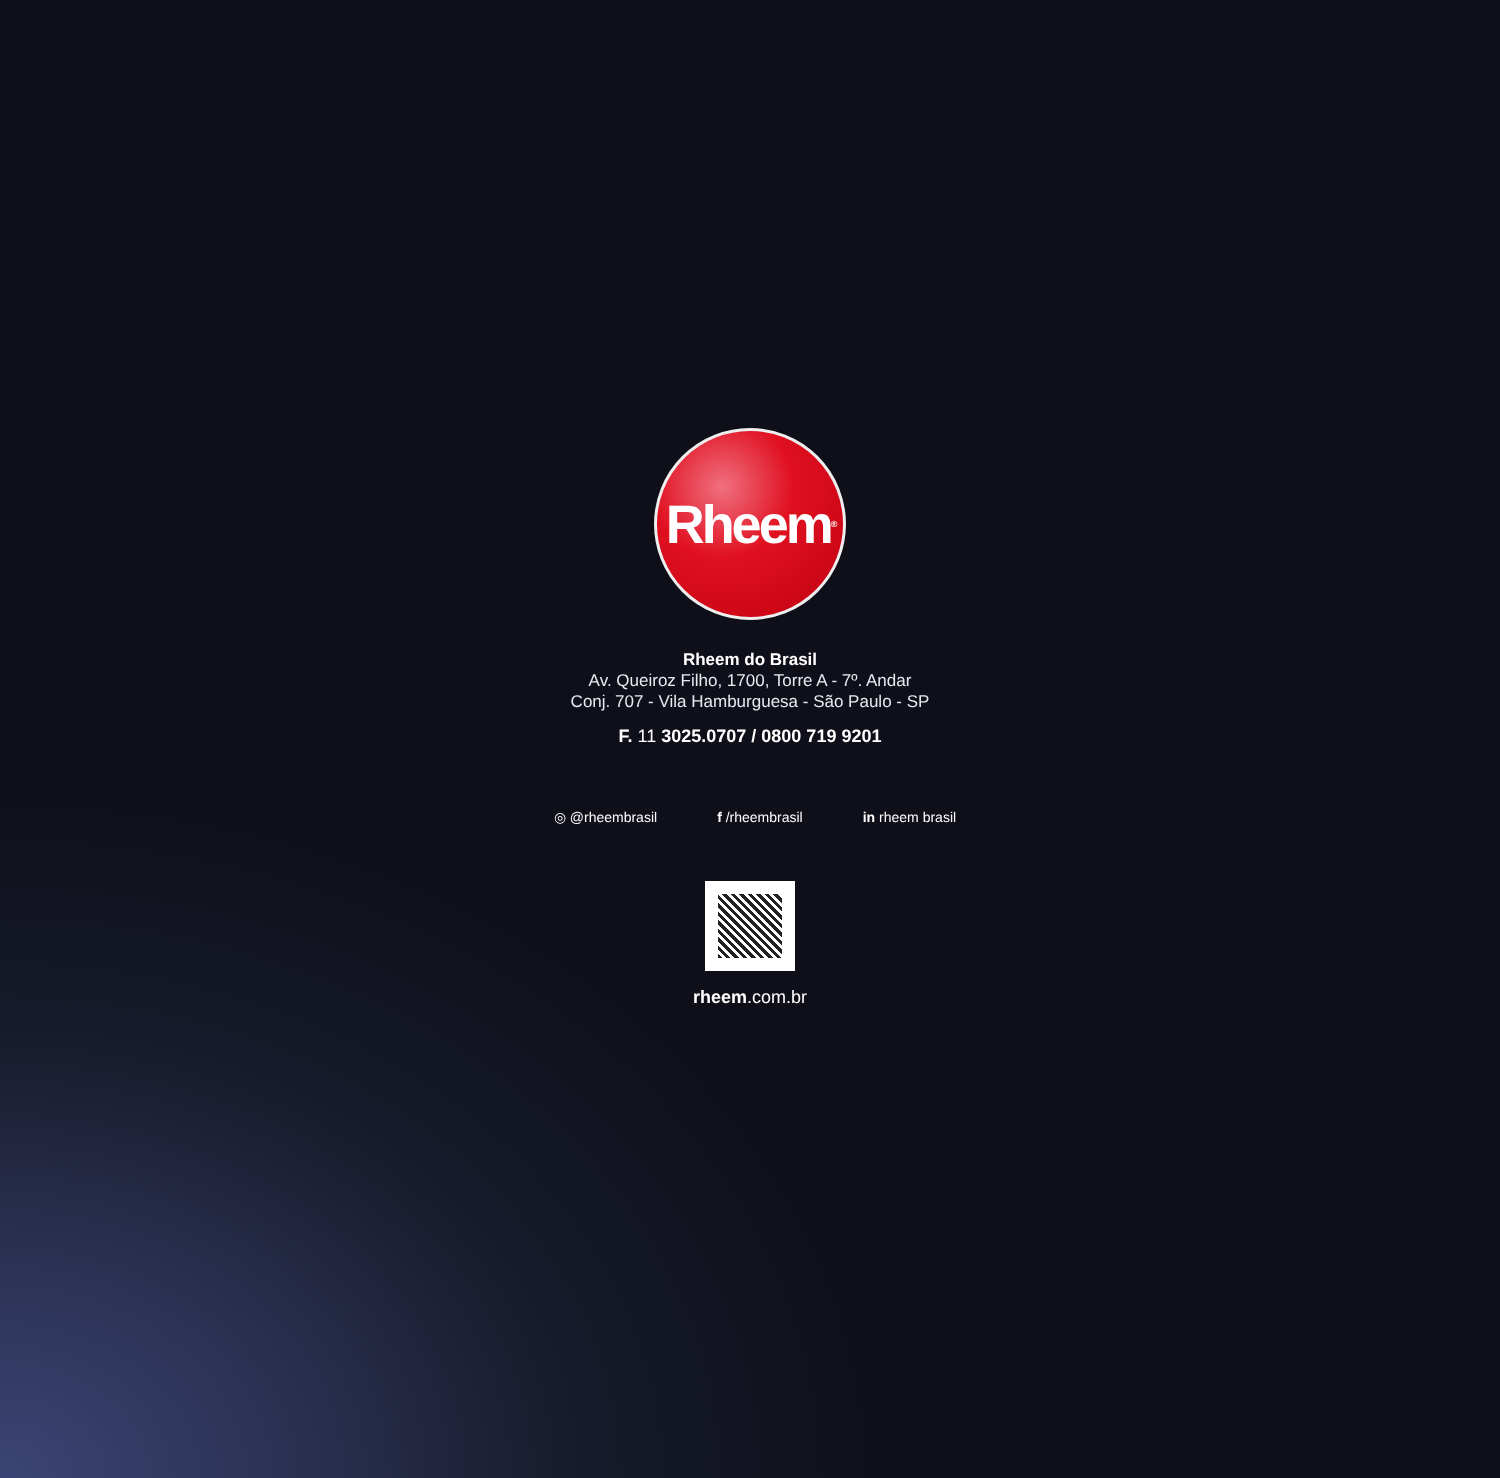Rheem<sup>®</sup>
Rheem do Brasil
Av. Queiroz Filho, 1700, Torre A - 7º. Andar
Conj. 707 - Vila Hamburguesa - São Paulo - SP
F. 11 3025.0707 / 0800 719 9201
◎ @rheembrasil f /rheembrasil in rheem brasil
rheem.com.br